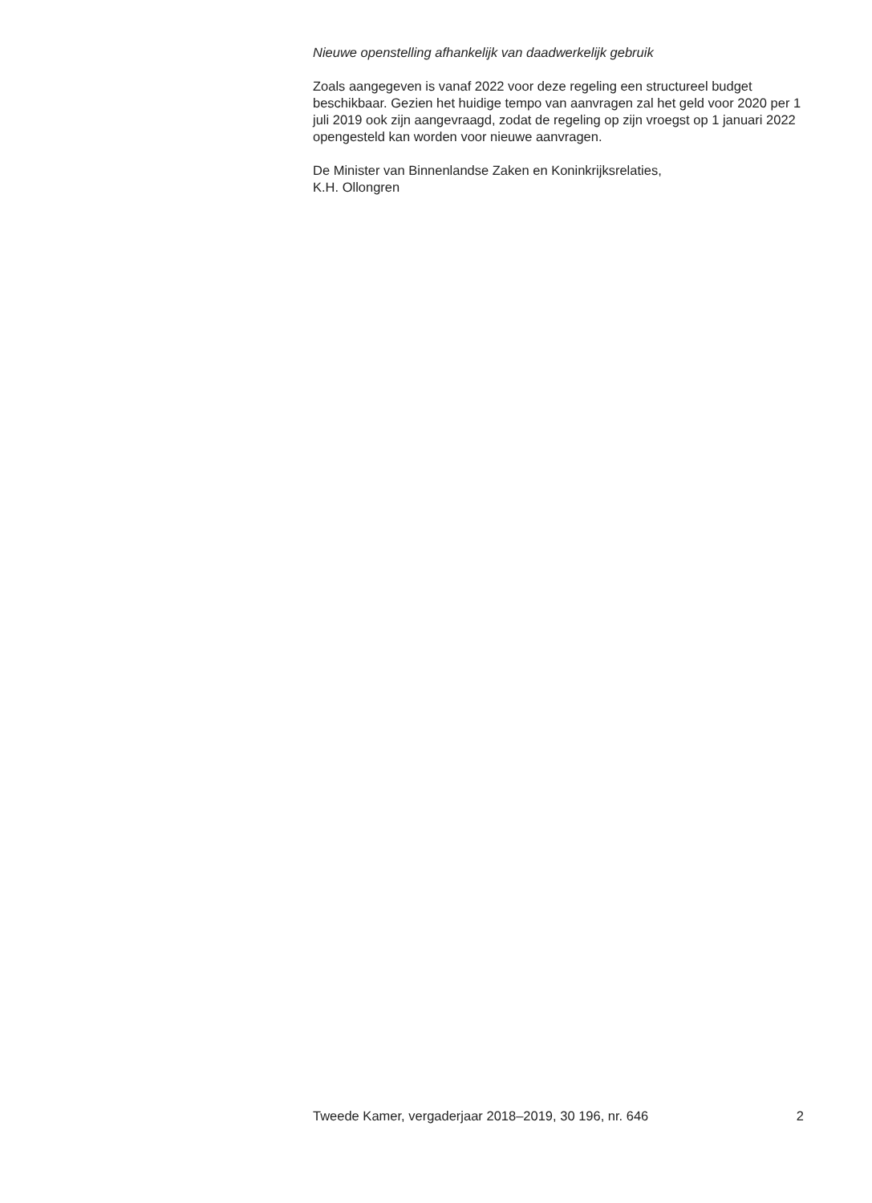Nieuwe openstelling afhankelijk van daadwerkelijk gebruik
Zoals aangegeven is vanaf 2022 voor deze regeling een structureel budget beschikbaar. Gezien het huidige tempo van aanvragen zal het geld voor 2020 per 1 juli 2019 ook zijn aangevraagd, zodat de regeling op zijn vroegst op 1 januari 2022 opengesteld kan worden voor nieuwe aanvragen.
De Minister van Binnenlandse Zaken en Koninkrijksrelaties,
K.H. Ollongren
Tweede Kamer, vergaderjaar 2018–2019, 30 196, nr. 646 2